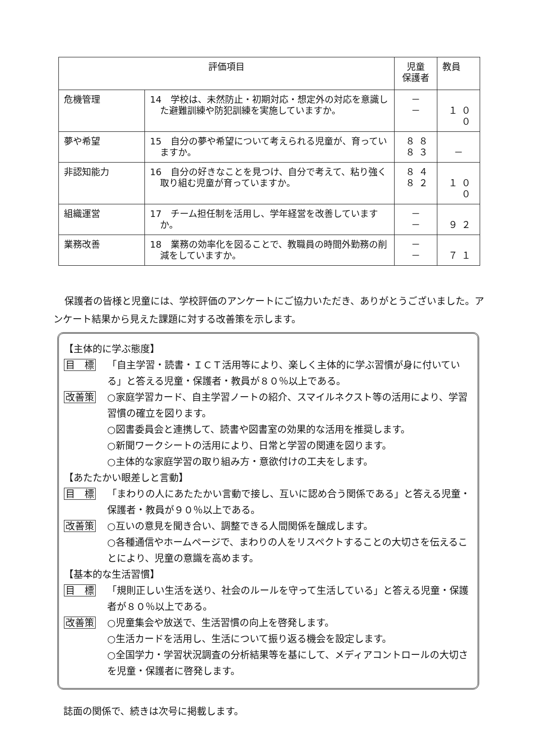| 評価項目 | | 児童 保護者 | 教員 |
| --- | --- | --- | --- |
| 危機管理 | 14 学校は、未然防止・初期対応・想定外の対応を意識した避難訓練や防犯訓練を実施していますか。 | － － | １００ |
| 夢や希望 | 15 自分の夢や希望について考えられる児童が、育っていますか。 | ８８ ８３ | － |
| 非認知能力 | 16 自分の好きなことを見つけ、自分で考えて、粘り強く取り組む児童が育っていますか。 | ８４ ８２ | １００ |
| 組織運営 | 17 チーム担任制を活用し、学年経営を改善していますか。 | － － | ９２ |
| 業務改善 | 18 業務の効率化を図ることで、教職員の時間外勤務の削減をしていますか。 | － － | ７１ |
保護者の皆様と児童には、学校評価のアンケートにご協力いただき、ありがとうございました。アンケート結果から見えた課題に対する改善策を示します。
【主体的に学ぶ態度】
目　標 「自主学習・読書・ＩＣＴ活用等により、楽しく主体的に学ぶ習慣が身に付いている」と答える児童・保護者・教員が８０％以上である。
改善策 ○家庭学習カード、自主学習ノートの紹介、スマイルネクスト等の活用により、学習習慣の確立を図ります。
○図書委員会と連携して、読書や図書室の効果的な活用を推奨します。
○新聞ワークシートの活用により、日常と学習の関連を図ります。
○主体的な家庭学習の取り組み方・意欲付けの工夫をします。
【あたたかい眼差しと言動】
目　標 「まわりの人にあたたかい言動で接し、互いに認め合う関係である」と答える児童・保護者・教員が９０％以上である。
改善策 ○互いの意見を聞き合い、調整できる人間関係を醸成します。
○各種通信やホームページで、まわりの人をリスペクトすることの大切さを伝えることにより、児童の意識を高めます。
【基本的な生活習慣】
目　標 「規則正しい生活を送り、社会のルールを守って生活している」と答える児童・保護者が８０％以上である。
改善策 ○児童集会や放送で、生活習慣の向上を啓発します。
○生活カードを活用し、生活について振り返る機会を設定します。
○全国学力・学習状況調査の分析結果等を基にして、メディアコントロールの大切さを児童・保護者に啓発します。
誌面の関係で、続きは次号に掲載します。